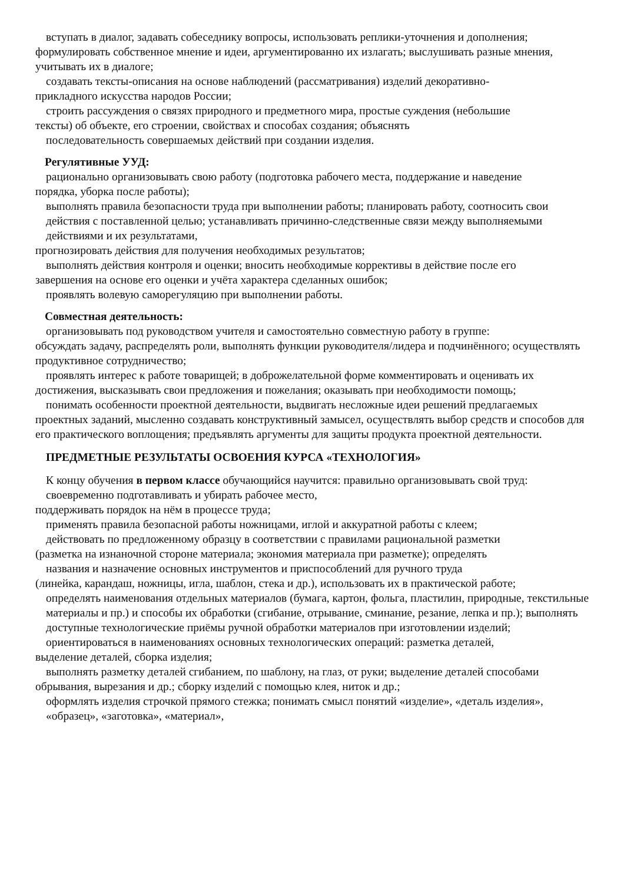вступать в диалог, задавать собеседнику вопросы, использовать реплики-уточнения и дополнения;
формулировать собственное мнение и идеи, аргументированно их излагать; выслушивать разные мнения, учитывать их в диалоге;
создавать тексты-описания на основе наблюдений (рассматривания) изделий декоративно-
прикладного искусства народов России;
строить рассуждения о связях природного и предметного мира, простые суждения (небольшие
тексты) об объекте, его строении, свойствах и способах создания; объяснять
последовательность совершаемых действий при создании изделия.
Регулятивные УУД:
рационально организовывать свою работу (подготовка рабочего места, поддержание и наведение
порядка, уборка после работы);
выполнять правила безопасности труда при выполнении работы; планировать работу, соотносить свои действия с поставленной целью; устанавливать причинно-следственные связи между выполняемыми действиями и их результатами,
прогнозировать действия для получения необходимых результатов;
выполнять действия контроля и оценки; вносить необходимые коррективы в действие после его
завершения на основе его оценки и учёта характера сделанных ошибок;
проявлять волевую саморегуляцию при выполнении работы.
Совместная деятельность:
организовывать под руководством учителя и самостоятельно совместную работу в группе:
обсуждать задачу, распределять роли, выполнять функции руководителя/лидера и подчинённого; осуществлять продуктивное сотрудничество;
проявлять интерес к работе товарищей; в доброжелательной форме комментировать и оценивать их
достижения, высказывать свои предложения и пожелания; оказывать при необходимости помощь;
понимать особенности проектной деятельности, выдвигать несложные идеи решений предлагаемых
проектных заданий, мысленно создавать конструктивный замысел, осуществлять выбор средств и способов для его практического воплощения; предъявлять аргументы для защиты продукта проектной деятельности.
ПРЕДМЕТНЫЕ РЕЗУЛЬТАТЫ ОСВОЕНИЯ КУРСА «ТЕХНОЛОГИЯ»
К концу обучения в первом классе обучающийся научится: правильно организовывать свой труд: своевременно подготавливать и убирать рабочее место,
поддерживать порядок на нём в процессе труда;
применять правила безопасной работы ножницами, иглой и аккуратной работы с клеем;
действовать по предложенному образцу в соответствии с правилами рациональной разметки
(разметка на изнаночной стороне материала; экономия материала при разметке); определять
названия и назначение основных инструментов и приспособлений для ручного труда
(линейка, карандаш, ножницы, игла, шаблон, стека и др.), использовать их в практической работе;
определять наименования отдельных материалов (бумага, картон, фольга, пластилин, природные, текстильные материалы и пр.) и способы их обработки (сгибание, отрывание, сминание, резание, лепка и пр.); выполнять доступные технологические приёмы ручной обработки материалов при изготовлении изделий;
ориентироваться в наименованиях основных технологических операций: разметка деталей,
выделение деталей, сборка изделия;
выполнять разметку деталей сгибанием, по шаблону, на глаз, от руки; выделение деталей способами
обрывания, вырезания и др.; сборку изделий с помощью клея, ниток и др.;
оформлять изделия строчкой прямого стежка; понимать смысл понятий «изделие», «деталь изделия», «образец», «заготовка», «материал»,